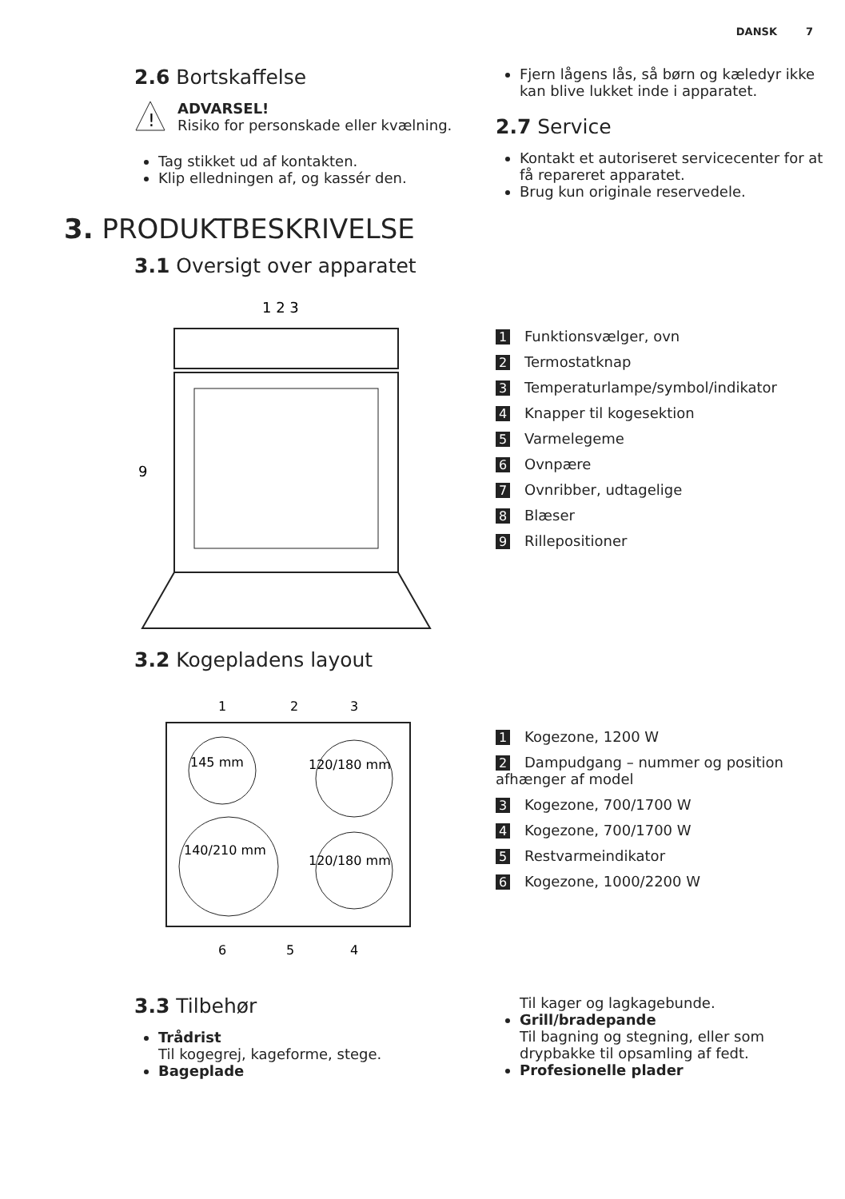DANSK 7
2.6 Bortskaffelse
!
ADVARSEL!
Risiko for personskade eller kvælning.
Tag stikket ud af kontakten.
Klip elledningen af, og kassér den.
Fjern lågens lås, så børn og kæledyr ikke kan blive lukket inde i apparatet.
2.7 Service
Kontakt et autoriseret servicecenter for at få repareret apparatet.
Brug kun originale reservedele.
3. PRODUKTBESKRIVELSE
3.1 Oversigt over apparatet
1 2 3
9
1 Funktionsvælger, ovn
2 Termostatknap
3 Temperaturlampe/symbol/indikator
4 Knapper til kogesektion
5 Varmelegeme
6 Ovnpære
7 Ovnribber, udtagelige
8 Blæser
9 Rillepositioner
3.2 Kogepladens layout
145 mm
120/180 mm
140/210 mm
120/180 mm
1
2
3
6
5
4
1 Kogezone, 1200 W
2 Dampudgang – nummer og position afhænger af model
3 Kogezone, 700/1700 W
4 Kogezone, 700/1700 W
5 Restvarmeindikator
6 Kogezone, 1000/2200 W
3.3 Tilbehør
Trådrist
Til kogegrej, kageforme, stege.
Bageplade
Til kager og lagkagebunde.
Grill/bradepande
Til bagning og stegning, eller som drypbakke til opsamling af fedt.
Profesionelle plader